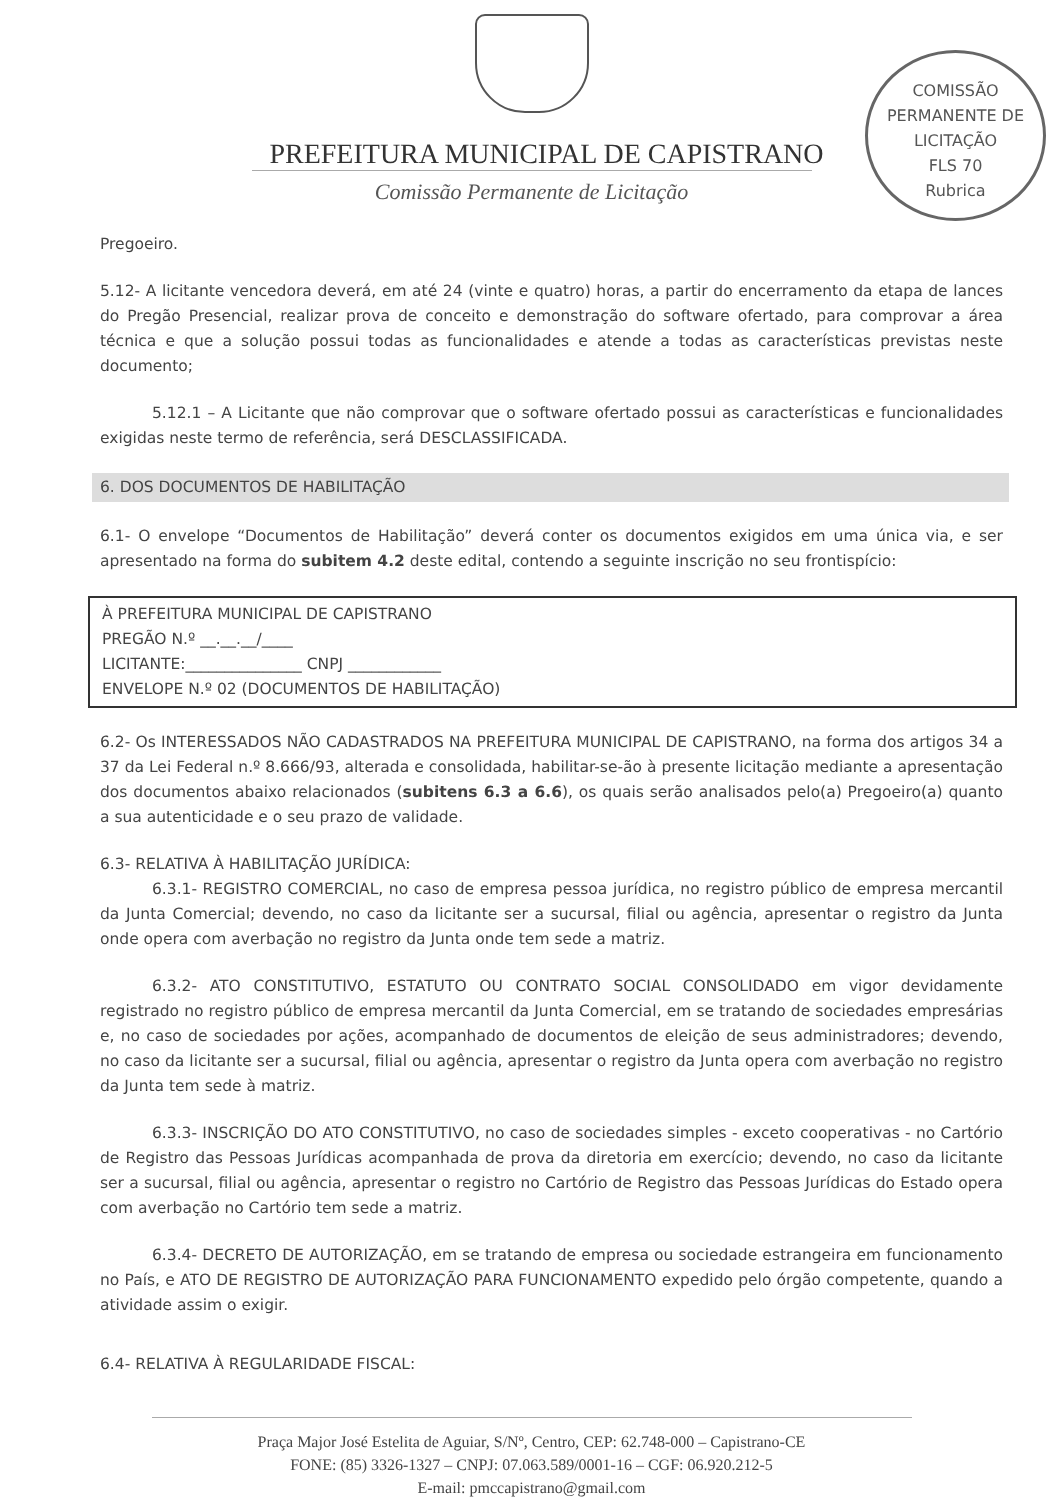COMISSÃO PERMANENTE DE LICITAÇÃO
FLS 70
Rubrica
PREFEITURA MUNICIPAL DE CAPISTRANO
Comissão Permanente de Licitação
Pregoeiro.
5.12- A licitante vencedora deverá, em até 24 (vinte e quatro) horas, a partir do encerramento da etapa de lances do Pregão Presencial, realizar prova de conceito e demonstração do software ofertado, para comprovar a área técnica e que a solução possui todas as funcionalidades e atende a todas as características previstas neste documento;
5.12.1 – A Licitante que não comprovar que o software ofertado possui as características e funcionalidades exigidas neste termo de referência, será DESCLASSIFICADA.
6. DOS DOCUMENTOS DE HABILITAÇÃO
6.1- O envelope “Documentos de Habilitação” deverá conter os documentos exigidos em uma única via, e ser apresentado na forma do subitem 4.2 deste edital, contendo a seguinte inscrição no seu frontispício:
À PREFEITURA MUNICIPAL DE CAPISTRANO
PREGÃO N.º __.__.__/____
LICITANTE:_______________ CNPJ ____________
ENVELOPE N.º 02 (DOCUMENTOS DE HABILITAÇÃO)
6.2- Os INTERESSADOS NÃO CADASTRADOS NA PREFEITURA MUNICIPAL DE CAPISTRANO, na forma dos artigos 34 a 37 da Lei Federal n.º 8.666/93, alterada e consolidada, habilitar-se-ão à presente licitação mediante a apresentação dos documentos abaixo relacionados (subitens 6.3 a 6.6), os quais serão analisados pelo(a) Pregoeiro(a) quanto a sua autenticidade e o seu prazo de validade.
6.3- RELATIVA À HABILITAÇÃO JURÍDICA:
6.3.1- REGISTRO COMERCIAL, no caso de empresa pessoa jurídica, no registro público de empresa mercantil da Junta Comercial; devendo, no caso da licitante ser a sucursal, filial ou agência, apresentar o registro da Junta onde opera com averbação no registro da Junta onde tem sede a matriz.
6.3.2- ATO CONSTITUTIVO, ESTATUTO OU CONTRATO SOCIAL CONSOLIDADO em vigor devidamente registrado no registro público de empresa mercantil da Junta Comercial, em se tratando de sociedades empresárias e, no caso de sociedades por ações, acompanhado de documentos de eleição de seus administradores; devendo, no caso da licitante ser a sucursal, filial ou agência, apresentar o registro da Junta opera com averbação no registro da Junta tem sede à matriz.
6.3.3- INSCRIÇÃO DO ATO CONSTITUTIVO, no caso de sociedades simples - exceto cooperativas - no Cartório de Registro das Pessoas Jurídicas acompanhada de prova da diretoria em exercício; devendo, no caso da licitante ser a sucursal, filial ou agência, apresentar o registro no Cartório de Registro das Pessoas Jurídicas do Estado opera com averbação no Cartório tem sede a matriz.
6.3.4- DECRETO DE AUTORIZAÇÃO, em se tratando de empresa ou sociedade estrangeira em funcionamento no País, e ATO DE REGISTRO DE AUTORIZAÇÃO PARA FUNCIONAMENTO expedido pelo órgão competente, quando a atividade assim o exigir.
6.4- RELATIVA À REGULARIDADE FISCAL:
Praça Major José Estelita de Aguiar, S/Nº, Centro, CEP: 62.748-000 – Capistrano-CE
FONE: (85) 3326-1327 – CNPJ: 07.063.589/0001-16 – CGF: 06.920.212-5
E-mail: pmccapistrano@gmail.com